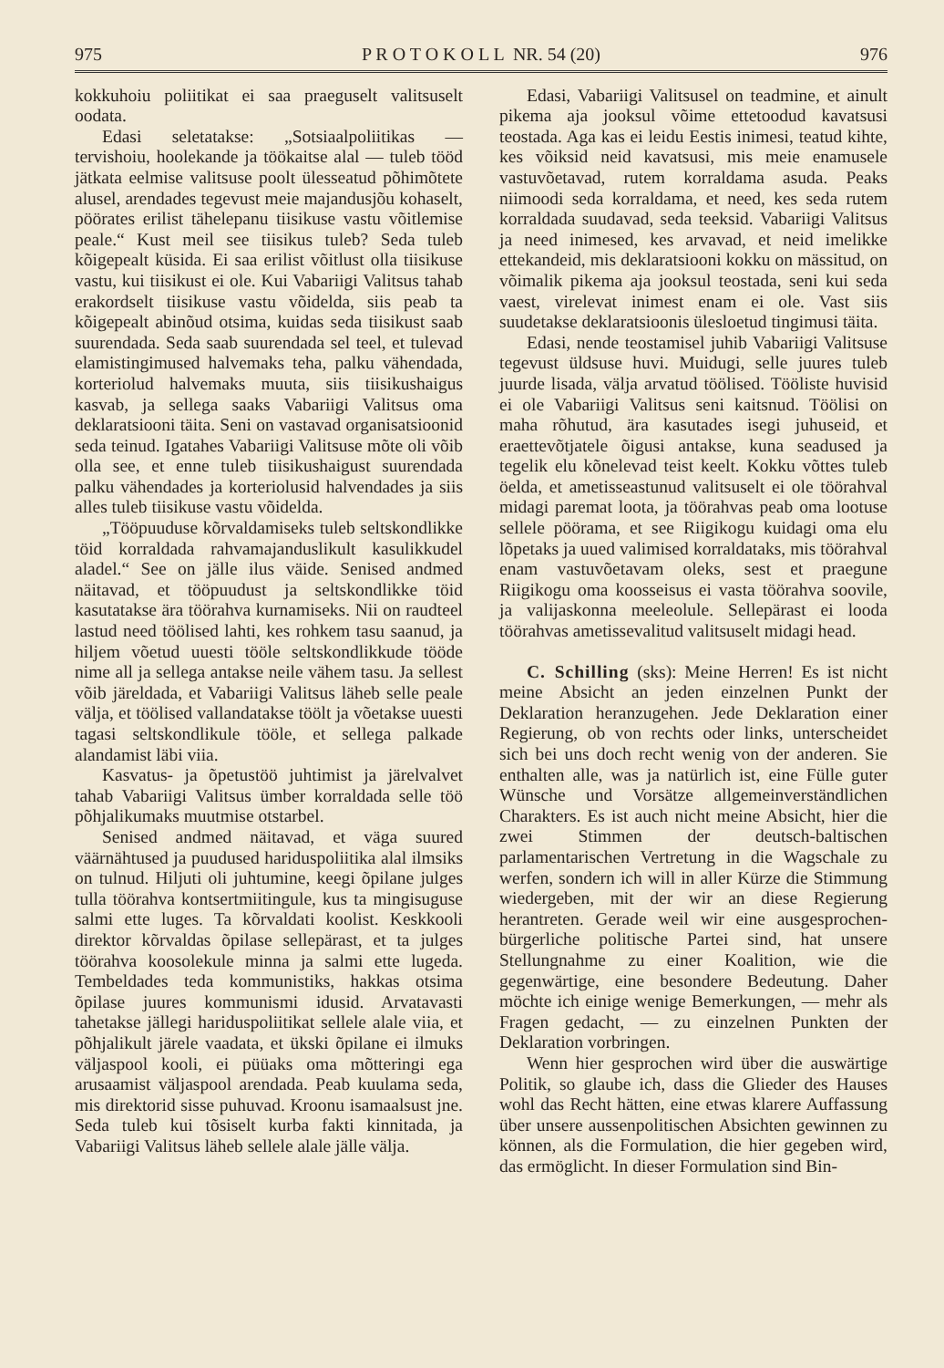975 P R O T O K O L L NR. 54 (20) 976
kokkuhoiu poliitikat ei saa praeguselt valitsuselt oodata.
Edasi seletatakse: „Sotsiaalpoliitikas — tervishoiu, hoolekande ja töökaitse alal — tuleb tööd jätkata eelmise valitsuse poolt ülesseatud põhimõtete alusel, arendades tegevust meie majandusjõu kohaselt, pöörates erilist tähelepanu tiisikuse vastu võitlemise peale.“ Kust meil see tiisikus tuleb? Seda tuleb kõigepealt küsida. Ei saa erilist võitlust olla tiisikuse vastu, kui tiisikust ei ole. Kui Vabariigi Valitsus tahab erakordselt tiisikuse vastu võidelda, siis peab ta kõigepealt abinõud otsima, kuidas seda tiisikust saab suurendada. Seda saab suurendada sel teel, et tulevad elamistingimused halvemaks teha, palku vähendada, korteriolud halvemaks muuta, siis tiisikushaigus kasvab, ja sellega saaks Vabariigi Valitsus oma deklaratsiooni täita. Seni on vastavad organisatsioonid seda teinud. Igatahes Vabariigi Valitsuse mõte oli võib olla see, et enne tuleb tiisikushaigust suurendada palku vähendades ja korteriolusid halvendades ja siis alles tuleb tiisikuse vastu võidelda.
„Tööpuuduse kõrvaldamiseks tuleb seltskondlikke töid korraldada rahvamajanduslikult kasulikkudel aladel.“ See on jälle ilus väide. Senised andmed näitavad, et tööpuudust ja seltskondlikke töid kasutatakse ära töörahva kurnamiseks. Nii on raudteel lastud need töölised lahti, kes rohkem tasu saanud, ja hiljem võetud uuesti tööle seltskondlikkude tööde nime all ja sellega antakse neile vähem tasu. Ja sellest võib järeldada, et Vabariigi Valitsus läheb selle peale välja, et töölised vallandatakse töölt ja võetakse uuesti tagasi seltskondlikule tööle, et sellega palkade alandamist läbi viia.
Kasvatus- ja õpetustöö juhtimist ja järelvalvet tahab Vabariigi Valitsus ümber korraldada selle töö põhjalikumaks muutmise otstarbel.
Senised andmed näitavad, et väga suured väärnähtused ja puudused hariduspoliitika alal ilmsiks on tulnud. Hiljuti oli juhtumine, keegi õpilane julges tulla töörahva kontsertmiitingule, kus ta mingisuguse salmi ette luges. Ta kõrvaldati koolist. Keskkooli direktor kõrvaldas õpilase sellepärast, et ta julges töörahva koosolekule minna ja salmi ette lugeda. Tembeldades teda kommunistiks, hakkas otsima õpilase juures kommunismi idusid. Arvatavasti tahetakse jällegi hariduspoliitikat sellele alale viia, et põhjalikult järele vaadata, et ükski õpilane ei ilmuks väljaspool kooli, ei püüaks oma mõtteringi ega arusaamist väljaspool arendada. Peab kuulama seda, mis direktorid sisse puhuvad. Kroonu isamaalsust jne. Seda tuleb kui tõsiselt kurba fakti kinnitada, ja Vabariigi Valitsus läheb sellele alale jälle välja.
Edasi, Vabariigi Valitsusel on teadmine, et ainult pikema aja jooksul võime ettetoodud kavatsusi teostada. Aga kas ei leidu Eestis inimesi, teatud kihte, kes võiksid neid kavatsusi, mis meie enamusele vastuvõetavad, rutem korraldama asuda. Peaks niimoodi seda korraldama, et need, kes seda rutem korraldada suudavad, seda teeksid. Vabariigi Valitsus ja need inimesed, kes arvavad, et neid imelikke ettekandeid, mis deklaratsiooni kokku on mässitud, on võimalik pikema aja jooksul teostada, seni kui seda vaest, virelevat inimest enam ei ole. Vast siis suudetakse deklaratsioonis ülesloetud tingimusi täita.
Edasi, nende teostamisel juhib Vabariigi Valitsuse tegevust üldsuse huvi. Muidugi, selle juures tuleb juurde lisada, välja arvatud töölised. Tööliste huvisid ei ole Vabariigi Valitsus seni kaitsnud. Töölisi on maha rõhutud, ära kasutades isegi juhuseid, et eraettevõtjatele õigusi antakse, kuna seadused ja tegelik elu kõnelevad teist keelt. Kokku võttes tuleb öelda, et ametisseastunud valitsuselt ei ole töörahval midagi paremat loota, ja töörahvas peab oma lootuse sellele pöörama, et see Riigikogu kuidagi oma elu lõpetaks ja uued valimised korraldataks, mis töörahval enam vastuvõetavam oleks, sest et praegune Riigikogu oma koosseisus ei vasta töörahva soovile, ja valijaskonna meeleolule. Sellepärast ei looda töörahvas ametissevalitud valitsuselt midagi head.
C. Schilling (sks): Meine Herren! Es ist nicht meine Absicht an jeden einzelnen Punkt der Deklaration heranzugehen. Jede Deklaration einer Regierung, ob von rechts oder links, unterscheidet sich bei uns doch recht wenig von der anderen. Sie enthalten alle, was ja natürlich ist, eine Fülle guter Wünsche und Vorsätze allgemeinverständlichen Charakters. Es ist auch nicht meine Absicht, hier die zwei Stimmen der deutsch-baltischen parlamentarischen Vertretung in die Wagschale zu werfen, sondern ich will in aller Kürze die Stimmung wiedergeben, mit der wir an diese Regierung herantreten. Gerade weil wir eine ausgesprochen-bürgerliche politische Partei sind, hat unsere Stellungnahme zu einer Koalition, wie die gegenwärtige, eine besondere Bedeutung. Daher möchte ich einige wenige Bemerkungen, — mehr als Fragen gedacht, — zu einzelnen Punkten der Deklaration vorbringen.
Wenn hier gesprochen wird über die auswärtige Politik, so glaube ich, dass die Glieder des Hauses wohl das Recht hätten, eine etwas klarere Auffassung über unsere aussenpolitischen Absichten gewinnen zu können, als die Formulation, die hier gegeben wird, das ermöglicht. In dieser Formulation sind Bin-